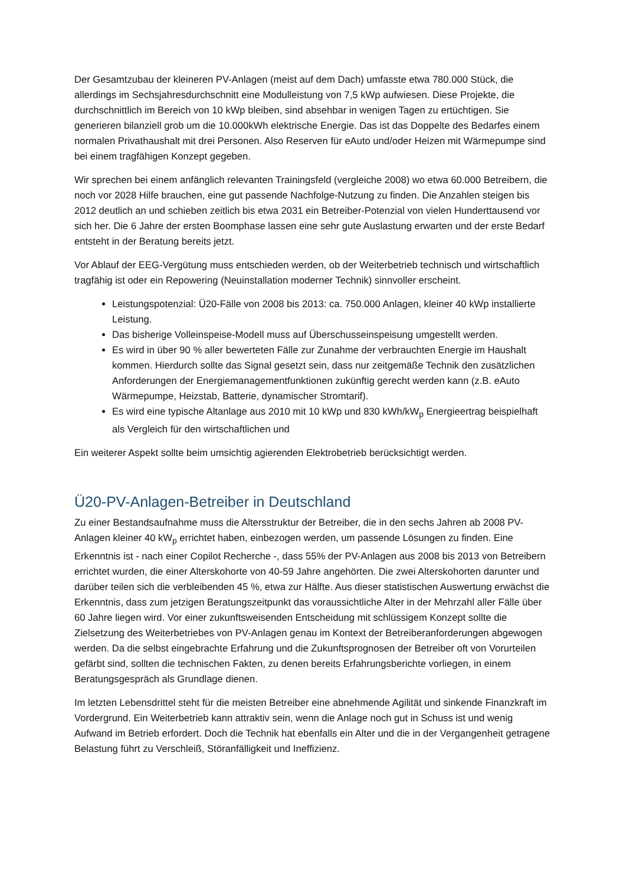Der Gesamtzubau der kleineren PV-Anlagen (meist auf dem Dach) umfasste etwa 780.000 Stück, die allerdings im Sechsjahresdurchschnitt eine Modulleistung von 7,5 kWp aufwiesen. Diese Projekte, die durchschnittlich im Bereich von 10 kWp bleiben, sind absehbar in wenigen Tagen zu ertüchtigen. Sie generieren bilanziell grob um die 10.000kWh elektrische Energie. Das ist das Doppelte des Bedarfes einem normalen Privathaushalt mit drei Personen. Also Reserven für eAuto und/oder Heizen mit Wärmepumpe sind bei einem tragfähigen Konzept gegeben.
Wir sprechen bei einem anfänglich relevanten Trainingsfeld (vergleiche 2008) wo etwa 60.000 Betreibern, die noch vor 2028 Hilfe brauchen, eine gut passende Nachfolge-Nutzung zu finden. Die Anzahlen steigen bis 2012 deutlich an und schieben zeitlich bis etwa 2031 ein Betreiber-Potenzial von vielen Hunderttausend vor sich her. Die 6 Jahre der ersten Boomphase lassen eine sehr gute Auslastung erwarten und der erste Bedarf entsteht in der Beratung bereits jetzt.
Vor Ablauf der EEG-Vergütung muss entschieden werden, ob der Weiterbetrieb technisch und wirtschaftlich tragfähig ist oder ein Repowering (Neuinstallation moderner Technik) sinnvoller erscheint.
Leistungspotenzial: Ü20-Fälle von 2008 bis 2013: ca. 750.000 Anlagen, kleiner 40 kWp installierte Leistung.
Das bisherige Volleinspeise-Modell muss auf Überschusseinspeisung umgestellt werden.
Es wird in über 90 % aller bewerteten Fälle zur Zunahme der verbrauchten Energie im Haushalt kommen. Hierdurch sollte das Signal gesetzt sein, dass nur zeitgemäße Technik den zusätzlichen Anforderungen der Energiemanagementfunktionen zukünftig gerecht werden kann (z.B. eAuto Wärmepumpe, Heizstab, Batterie, dynamischer Stromtarif).
Es wird eine typische Altanlage aus 2010 mit 10 kWp und 830 kWh/kW<sub>p</sub> Energieertrag beispielhaft als Vergleich für den wirtschaftlichen und
Ein weiterer Aspekt sollte beim umsichtig agierenden Elektrobetrieb berücksichtigt werden.
Ü20-PV-Anlagen-Betreiber in Deutschland
Zu einer Bestandsaufnahme muss die Altersstruktur der Betreiber, die in den sechs Jahren ab 2008 PV-Anlagen kleiner 40 kW<sub>p</sub> errichtet haben, einbezogen werden, um passende Lösungen zu finden. Eine Erkenntnis ist - nach einer Copilot Recherche -, dass 55% der PV-Anlagen aus 2008 bis 2013 von Betreibern errichtet wurden, die einer Alterskohorte von 40-59 Jahre angehörten. Die zwei Alterskohorten darunter und darüber teilen sich die verbleibenden 45 %, etwa zur Hälfte. Aus dieser statistischen Auswertung erwächst die Erkenntnis, dass zum jetzigen Beratungszeitpunkt das voraussichtliche Alter in der Mehrzahl aller Fälle über 60 Jahre liegen wird. Vor einer zukunftsweisenden Entscheidung mit schlüssigem Konzept sollte die Zielsetzung des Weiterbetriebes von PV-Anlagen genau im Kontext der Betreiberanforderungen abgewogen werden. Da die selbst eingebrachte Erfahrung und die Zukunftsprognosen der Betreiber oft von Vorurteilen gefärbt sind, sollten die technischen Fakten, zu denen bereits Erfahrungsberichte vorliegen, in einem Beratungsgespräch als Grundlage dienen.
Im letzten Lebensdrittel steht für die meisten Betreiber eine abnehmende Agilität und sinkende Finanzkraft im Vordergrund. Ein Weiterbetrieb kann attraktiv sein, wenn die Anlage noch gut in Schuss ist und wenig Aufwand im Betrieb erfordert. Doch die Technik hat ebenfalls ein Alter und die in der Vergangenheit getragene Belastung führt zu Verschleiß, Störanfälligkeit und Ineffizienz.